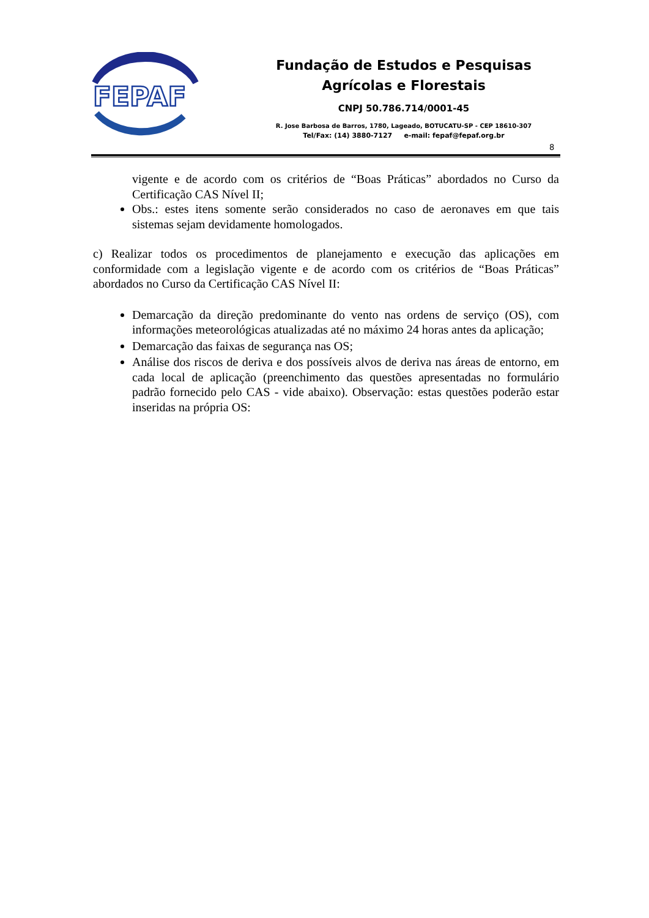FEPAF
Fundação de Estudos e Pesquisas
Agrícolas e Florestais
CNPJ 50.786.714/0001-45
R. Jose Barbosa de Barros, 1780, Lageado, BOTUCATU-SP - CEP 18610-307
Tel/Fax: (14) 3880-7127 e-mail: fepaf@fepaf.org.br
8
vigente e de acordo com os critérios de “Boas Práticas” abordados no Curso da Certificação CAS Nível II;
Obs.: estes itens somente serão considerados no caso de aeronaves em que tais sistemas sejam devidamente homologados.
c) Realizar todos os procedimentos de planejamento e execução das aplicações em conformidade com a legislação vigente e de acordo com os critérios de “Boas Práticas” abordados no Curso da Certificação CAS Nível II:
Demarcação da direção predominante do vento nas ordens de serviço (OS), com informações meteorológicas atualizadas até no máximo 24 horas antes da aplicação;
Demarcação das faixas de segurança nas OS;
Análise dos riscos de deriva e dos possíveis alvos de deriva nas áreas de entorno, em cada local de aplicação (preenchimento das questões apresentadas no formulário padrão fornecido pelo CAS - vide abaixo). Observação: estas questões poderão estar inseridas na própria OS: